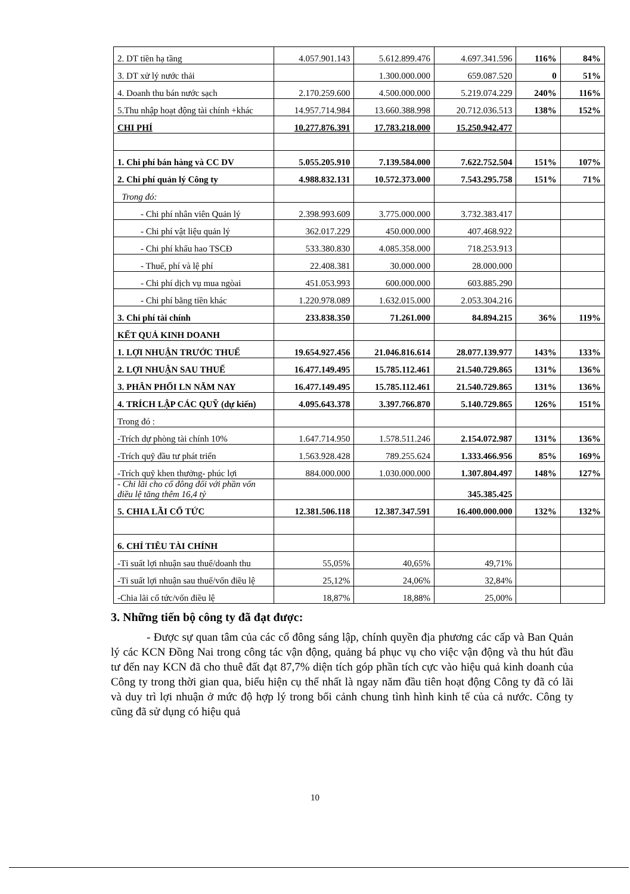| 2. DT tiền hạ tầng | 4.057.901.143 | 5.612.899.476 | 4.697.341.596 | 116% | 84% |
| 3. DT xử lý nước thải | | 1.300.000.000 | 659.087.520 | 0 | 51% |
| 4. Doanh thu bán nước sạch | 2.170.259.600 | 4.500.000.000 | 5.219.074.229 | 240% | 116% |
| 5.Thu nhập hoạt động tài chính +khác | 14.957.714.984 | 13.660.388.998 | 20.712.036.513 | 138% | 152% |
| CHI PHÍ | 10.277.876.391 | 17.783.218.000 | 15.250.942.477 | | |
| 1. Chi phí bán hàng và CC DV | 5.055.205.910 | 7.139.584.000 | 7.622.752.504 | 151% | 107% |
| 2. Chi phí quản lý Công ty | 4.988.832.131 | 10.572.373.000 | 7.543.295.758 | 151% | 71% |
| Trong đó: | | | | | |
| - Chi phí nhân viên Quản lý | 2.398.993.609 | 3.775.000.000 | 3.732.383.417 | | |
| - Chi phí vật liệu quản lý | 362.017.229 | 450.000.000 | 407.468.922 | | |
| - Chi phí khấu hao TSCĐ | 533.380.830 | 4.085.358.000 | 718.253.913 | | |
| - Thuế, phí và lệ phí | 22.408.381 | 30.000.000 | 28.000.000 | | |
| - Chi phí dịch vụ mua ngòai | 451.053.993 | 600.000.000 | 603.885.290 | | |
| - Chi phí bằng tiền khác | 1.220.978.089 | 1.632.015.000 | 2.053.304.216 | | |
| 3. Chi phí tài chính | 233.838.350 | 71.261.000 | 84.894.215 | 36% | 119% |
| KẾT QUẢ KINH DOANH | | | | | |
| 1. LỢI NHUẬN TRƯỚC THUẾ | 19.654.927.456 | 21.046.816.614 | 28.077.139.977 | 143% | 133% |
| 2. LỢI NHUẬN SAU THUẾ | 16.477.149.495 | 15.785.112.461 | 21.540.729.865 | 131% | 136% |
| 3. PHÂN PHỐI LN NĂM NAY | 16.477.149.495 | 15.785.112.461 | 21.540.729.865 | 131% | 136% |
| 4. TRÍCH LẬP CÁC QUỸ (dự kiến) | 4.095.643.378 | 3.397.766.870 | 5.140.729.865 | 126% | 151% |
| Trong đó : | | | | | |
| -Trích dự phòng tài chính 10% | 1.647.714.950 | 1.578.511.246 | 2.154.072.987 | 131% | 136% |
| -Trích quỹ đầu tư phát triển | 1.563.928.428 | 789.255.624 | 1.333.466.956 | 85% | 169% |
| -Trích quỹ khen thưởng- phúc lợi | 884.000.000 | 1.030.000.000 | 1.307.804.497 | 148% | 127% |
| - Chi lãi cho cổ đông đối với phần vốn điều lệ tăng thêm 16,4 tỷ | | | 345.385.425 | | |
| 5. CHIA LÃI CỔ TỨC | 12.381.506.118 | 12.387.347.591 | 16.400.000.000 | 132% | 132% |
| 6. CHỈ TIÊU TÀI CHÍNH | | | | | |
| -Tỉ suất lợi nhuận sau thuế/doanh thu | 55,05% | 40,65% | 49,71% | | |
| -Tỉ suất lợi nhuận sau thuế/vốn điều lệ | 25,12% | 24,06% | 32,84% | | |
| -Chia lãi cổ tức/vốn điều lệ | 18,87% | 18,88% | 25,00% | | |
3. Những tiến bộ công ty đã đạt được:
- Được sự quan tâm của các cổ đông sáng lập, chính quyền địa phương các cấp và Ban Quản lý các KCN Đồng Nai trong công tác vận động, quảng bá phục vụ cho việc vận động và thu hút đầu tư đến nay KCN đã cho thuê đất đạt 87,7% diện tích góp phần tích cực vào hiệu quả kinh doanh của Công ty trong thời gian qua, biểu hiện cụ thể nhất là ngay năm đầu tiên hoạt động Công ty đã có lãi và duy trì lợi nhuận ở mức độ hợp lý trong bối cảnh chung tình hình kinh tế của cả nước. Công ty cũng đã sử dụng có hiệu quả
10